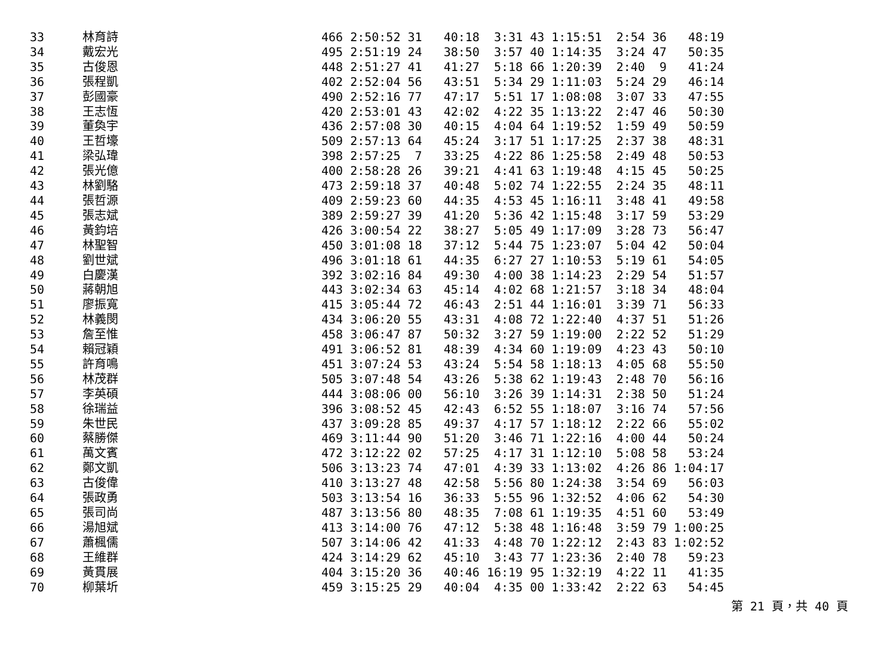| 33 | 林育詩 | 466 2:50:52 31 40:18 3:31 43 1:15:51 2:54 36 48:19 |
| 34 | 戴宏光 | 495 2:51:19 24 38:50 3:57 40 1:14:35 3:24 47 50:35 |
| 35 | 古俊恩 | 448 2:51:27 41 41:27 5:18 66 1:20:39 2:40 9 41:24 |
| 36 | 張程凱 | 402 2:52:04 56 43:51 5:34 29 1:11:03 5:24 29 46:14 |
| 37 | 彭國豪 | 490 2:52:16 77 47:17 5:51 17 1:08:08 3:07 33 47:55 |
| 38 | 王志恆 | 420 2:53:01 43 42:02 4:22 35 1:13:22 2:47 46 50:30 |
| 39 | 董奐宇 | 436 2:57:08 30 40:15 4:04 64 1:19:52 1:59 49 50:59 |
| 40 | 王哲壕 | 509 2:57:13 64 45:24 3:17 51 1:17:25 2:37 38 48:31 |
| 41 | 梁弘瑋 | 398 2:57:25 7 33:25 4:22 86 1:25:58 2:49 48 50:53 |
| 42 | 張光億 | 400 2:58:28 26 39:21 4:41 63 1:19:48 4:15 45 50:25 |
| 43 | 林劉駱 | 473 2:59:18 37 40:48 5:02 74 1:22:55 2:24 35 48:11 |
| 44 | 張哲源 | 409 2:59:23 60 44:35 4:53 45 1:16:11 3:48 41 49:58 |
| 45 | 張志斌 | 389 2:59:27 39 41:20 5:36 42 1:15:48 3:17 59 53:29 |
| 46 | 黃鈞培 | 426 3:00:54 22 38:27 5:05 49 1:17:09 3:28 73 56:47 |
| 47 | 林聖智 | 450 3:01:08 18 37:12 5:44 75 1:23:07 5:04 42 50:04 |
| 48 | 劉世斌 | 496 3:01:18 61 44:35 6:27 27 1:10:53 5:19 61 54:05 |
| 49 | 白慶漢 | 392 3:02:16 84 49:30 4:00 38 1:14:23 2:29 54 51:57 |
| 50 | 蔣朝旭 | 443 3:02:34 63 45:14 4:02 68 1:21:57 3:18 34 48:04 |
| 51 | 廖振寬 | 415 3:05:44 72 46:43 2:51 44 1:16:01 3:39 71 56:33 |
| 52 | 林義閔 | 434 3:06:20 55 43:31 4:08 72 1:22:40 4:37 51 51:26 |
| 53 | 詹至惟 | 458 3:06:47 87 50:32 3:27 59 1:19:00 2:22 52 51:29 |
| 54 | 賴冠穎 | 491 3:06:52 81 48:39 4:34 60 1:19:09 4:23 43 50:10 |
| 55 | 許育鳴 | 451 3:07:24 53 43:24 5:54 58 1:18:13 4:05 68 55:50 |
| 56 | 林茂群 | 505 3:07:48 54 43:26 5:38 62 1:19:43 2:48 70 56:16 |
| 57 | 李英碩 | 444 3:08:06 00 56:10 3:26 39 1:14:31 2:38 50 51:24 |
| 58 | 徐瑞益 | 396 3:08:52 45 42:43 6:52 55 1:18:07 3:16 74 57:56 |
| 59 | 朱世民 | 437 3:09:28 85 49:37 4:17 57 1:18:12 2:22 66 55:02 |
| 60 | 蔡勝傑 | 469 3:11:44 90 51:20 3:46 71 1:22:16 4:00 44 50:24 |
| 61 | 萬文賓 | 472 3:12:22 02 57:25 4:17 31 1:12:10 5:08 58 53:24 |
| 62 | 鄭文凱 | 506 3:13:23 74 47:01 4:39 33 1:13:02 4:26 86 1:04:17 |
| 63 | 古俊偉 | 410 3:13:27 48 42:58 5:56 80 1:24:38 3:54 69 56:03 |
| 64 | 張政勇 | 503 3:13:54 16 36:33 5:55 96 1:32:52 4:06 62 54:30 |
| 65 | 張司尚 | 487 3:13:56 80 48:35 7:08 61 1:19:35 4:51 60 53:49 |
| 66 | 湯旭斌 | 413 3:14:00 76 47:12 5:38 48 1:16:48 3:59 79 1:00:25 |
| 67 | 蕭楓儒 | 507 3:14:06 42 41:33 4:48 70 1:22:12 2:43 83 1:02:52 |
| 68 | 王維群 | 424 3:14:29 62 45:10 3:43 77 1:23:36 2:40 78 59:23 |
| 69 | 黃貫展 | 404 3:15:20 36 40:46 16:19 95 1:32:19 4:22 11 41:35 |
| 70 | 柳葉圻 | 459 3:15:25 29 40:04 4:35 00 1:33:42 2:22 63 54:45 |
第 21 頁，共 40 頁